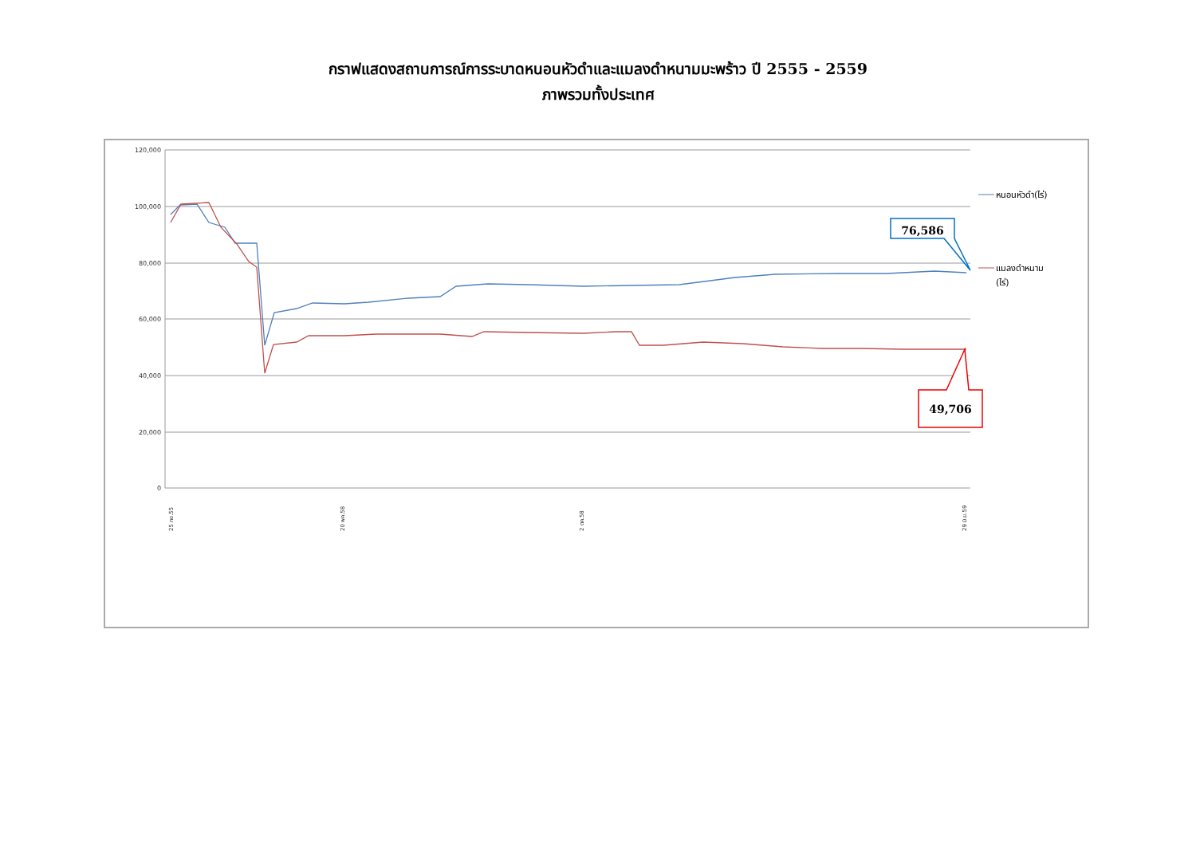กราฟแสดงสถานการณ์การระบาดหนอนหัวดำและแมลงดำหนามมะพร้าว ปี 2555 - 2559
ภาพรวมทั้งประเทศ
120,000
100,000
80,000
60,000
40,000
20,000
0
76,586
49,706
หนอนหัวดำ(ไร่)
แมลงดำหนาม
(ไร่)
25 กย.55
20 พค.58
2 ตค.58
29 มิ.ย.59